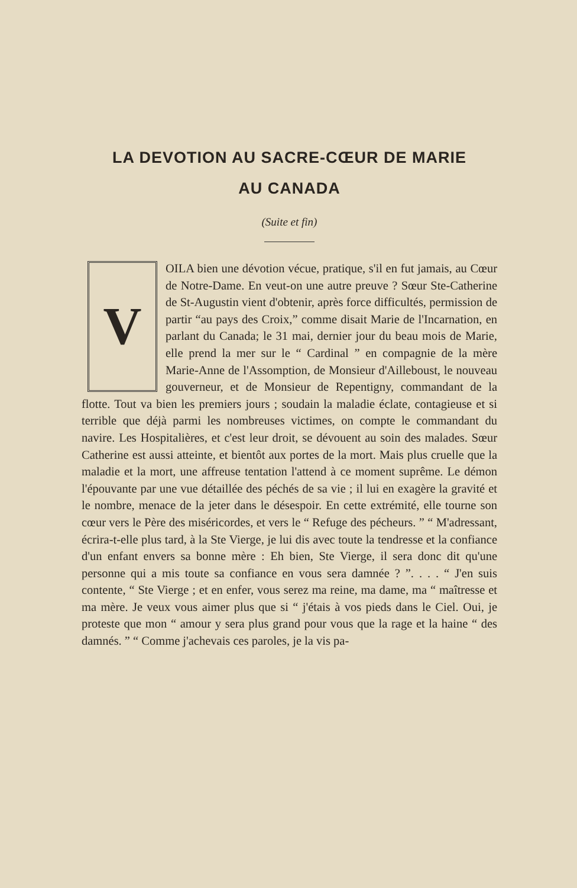LA DEVOTION AU SACRE-CŒUR DE MARIE
AU CANADA
(Suite et fin)
VOILA bien une dévotion vécue, pratique, s'il en fut jamais, au Cœur de Notre-Dame. En veut-on une autre preuve ? Sœur Ste-Catherine de St-Augustin vient d'obtenir, après force difficultés, permission de partir “au pays des Croix,” comme disait Marie de l'Incarnation, en parlant du Canada; le 31 mai, dernier jour du beau mois de Marie, elle prend la mer sur le “ Cardinal ” en compagnie de la mère Marie-Anne de l'Assomption, de Monsieur d'Ailleboust, le nouveau gouverneur, et de Monsieur de Repentigny, commandant de la flotte. Tout va bien les premiers jours ; soudain la maladie éclate, contagieuse et si terrible que déjà parmi les nombreuses victimes, on compte le commandant du navire. Les Hospitalières, et c'est leur droit, se dévouent au soin des malades. Sœur Catherine est aussi atteinte, et bientôt aux portes de la mort. Mais plus cruelle que la maladie et la mort, une affreuse tentation l'attend à ce moment suprême. Le démon l'épouvante par une vue détaillée des péchés de sa vie ; il lui en exagère la gravité et le nombre, menace de la jeter dans le désespoir. En cette extrémité, elle tourne son cœur vers le Père des miséricordes, et vers le “ Refuge des pécheurs. ” “ M'adressant, écrira-t-elle plus tard, à la Ste Vierge, je lui dis avec toute la tendresse et la confiance d'un enfant envers sa bonne mère : Eh bien, Ste Vierge, il sera donc dit qu'une personne qui a mis toute sa confiance en vous sera damnée ? ”. . . . “ J'en suis contente, “ Ste Vierge ; et en enfer, vous serez ma reine, ma dame, ma “ maîtresse et ma mère. Je veux vous aimer plus que si “ j'étais à vos pieds dans le Ciel. Oui, je proteste que mon “ amour y sera plus grand pour vous que la rage et la haine “ des damnés. ” “ Comme j'achevais ces paroles, je la vis pa-